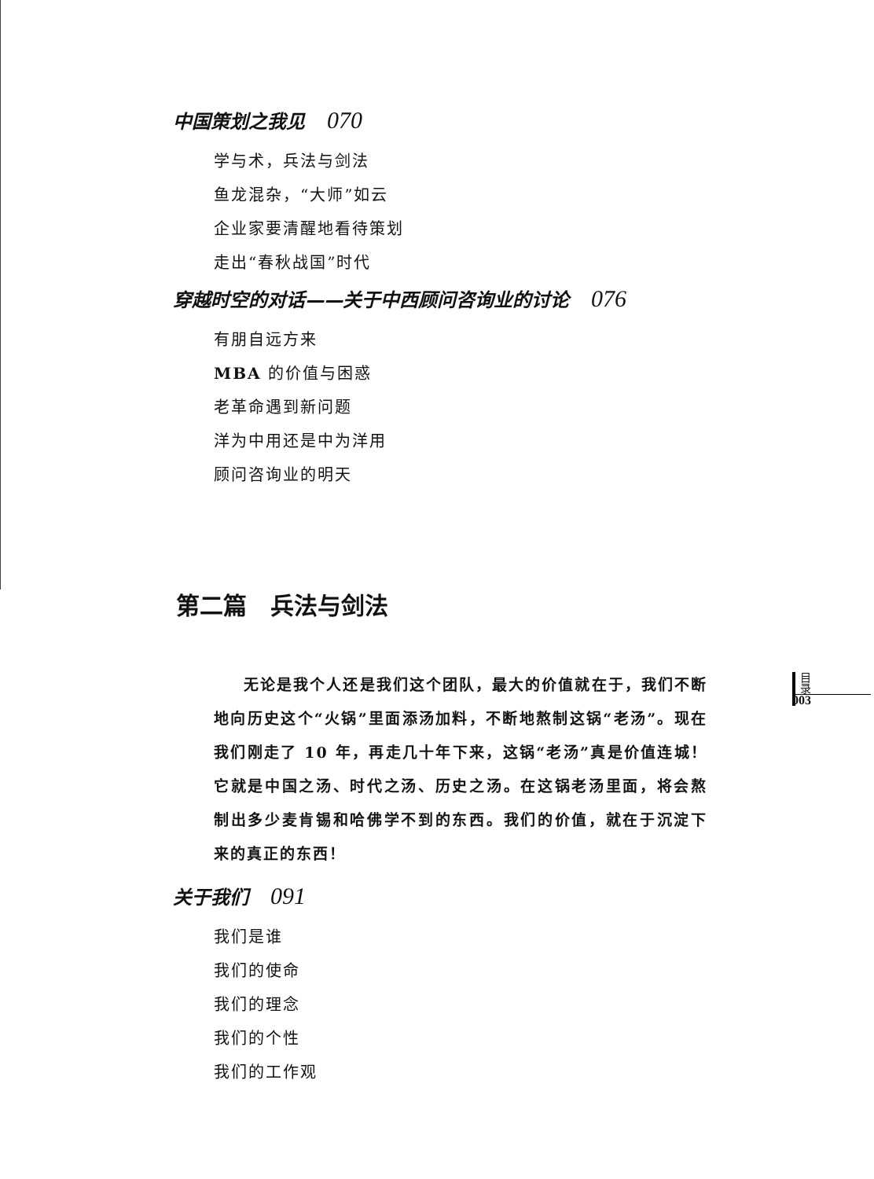中国策划之我见 070
学与术，兵法与剑法
鱼龙混杂，“大师”如云
企业家要清醒地看待策划
走出“春秋战国”时代
穿越时空的对话——关于中西顾问咨询业的讨论 076
有朋自远方来
MBA 的价值与困惑
老革命遇到新问题
洋为中用还是中为洋用
顾问咨询业的明天
第二篇　兵法与剑法
无论是我个人还是我们这个团队，最大的价值就在于，我们不断地向历史这个“火锅”里面添汤加料，不断地熬制这锅“老汤”。现在我们刚走了 10 年，再走几十年下来，这锅“老汤”真是价值连城！它就是中国之汤、时代之汤、历史之汤。在这锅老汤里面，将会熬制出多少麦肯锡和哈佛学不到的东西。我们的价值，就在于沉淀下来的真正的东西！
关于我们 091
我们是谁
我们的使命
我们的理念
我们的个性
我们的工作观
目
录
003